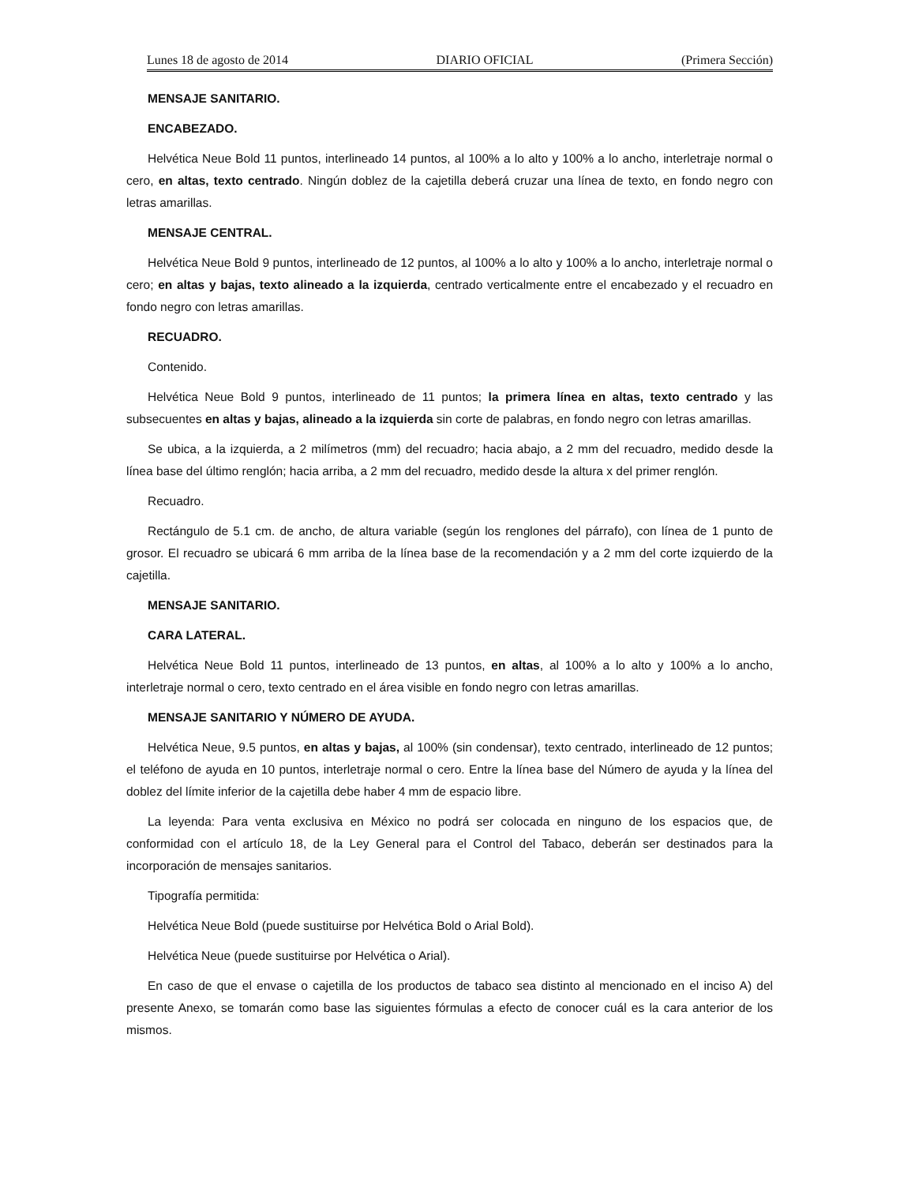Lunes 18 de agosto de 2014 DIARIO OFICIAL (Primera Sección)
MENSAJE SANITARIO.
ENCABEZADO.
Helvética Neue Bold 11 puntos, interlineado 14 puntos, al 100% a lo alto y 100% a lo ancho, interletraje normal o cero, en altas, texto centrado. Ningún doblez de la cajetilla deberá cruzar una línea de texto, en fondo negro con letras amarillas.
MENSAJE CENTRAL.
Helvética Neue Bold 9 puntos, interlineado de 12 puntos, al 100% a lo alto y 100% a lo ancho, interletraje normal o cero; en altas y bajas, texto alineado a la izquierda, centrado verticalmente entre el encabezado y el recuadro en fondo negro con letras amarillas.
RECUADRO.
Contenido.
Helvética Neue Bold 9 puntos, interlineado de 11 puntos; la primera línea en altas, texto centrado y las subsecuentes en altas y bajas, alineado a la izquierda sin corte de palabras, en fondo negro con letras amarillas.
Se ubica, a la izquierda, a 2 milímetros (mm) del recuadro; hacia abajo, a 2 mm del recuadro, medido desde la línea base del último renglón; hacia arriba, a 2 mm del recuadro, medido desde la altura x del primer renglón.
Recuadro.
Rectángulo de 5.1 cm. de ancho, de altura variable (según los renglones del párrafo), con línea de 1 punto de grosor. El recuadro se ubicará 6 mm arriba de la línea base de la recomendación y a 2 mm del corte izquierdo de la cajetilla.
MENSAJE SANITARIO.
CARA LATERAL.
Helvética Neue Bold 11 puntos, interlineado de 13 puntos, en altas, al 100% a lo alto y 100% a lo ancho, interletraje normal o cero, texto centrado en el área visible en fondo negro con letras amarillas.
MENSAJE SANITARIO Y NÚMERO DE AYUDA.
Helvética Neue, 9.5 puntos, en altas y bajas, al 100% (sin condensar), texto centrado, interlineado de 12 puntos; el teléfono de ayuda en 10 puntos, interletraje normal o cero. Entre la línea base del Número de ayuda y la línea del doblez del límite inferior de la cajetilla debe haber 4 mm de espacio libre.
La leyenda: Para venta exclusiva en México no podrá ser colocada en ninguno de los espacios que, de conformidad con el artículo 18, de la Ley General para el Control del Tabaco, deberán ser destinados para la incorporación de mensajes sanitarios.
Tipografía permitida:
Helvética Neue Bold (puede sustituirse por Helvética Bold o Arial Bold).
Helvética Neue (puede sustituirse por Helvética o Arial).
En caso de que el envase o cajetilla de los productos de tabaco sea distinto al mencionado en el inciso A) del presente Anexo, se tomarán como base las siguientes fórmulas a efecto de conocer cuál es la cara anterior de los mismos.